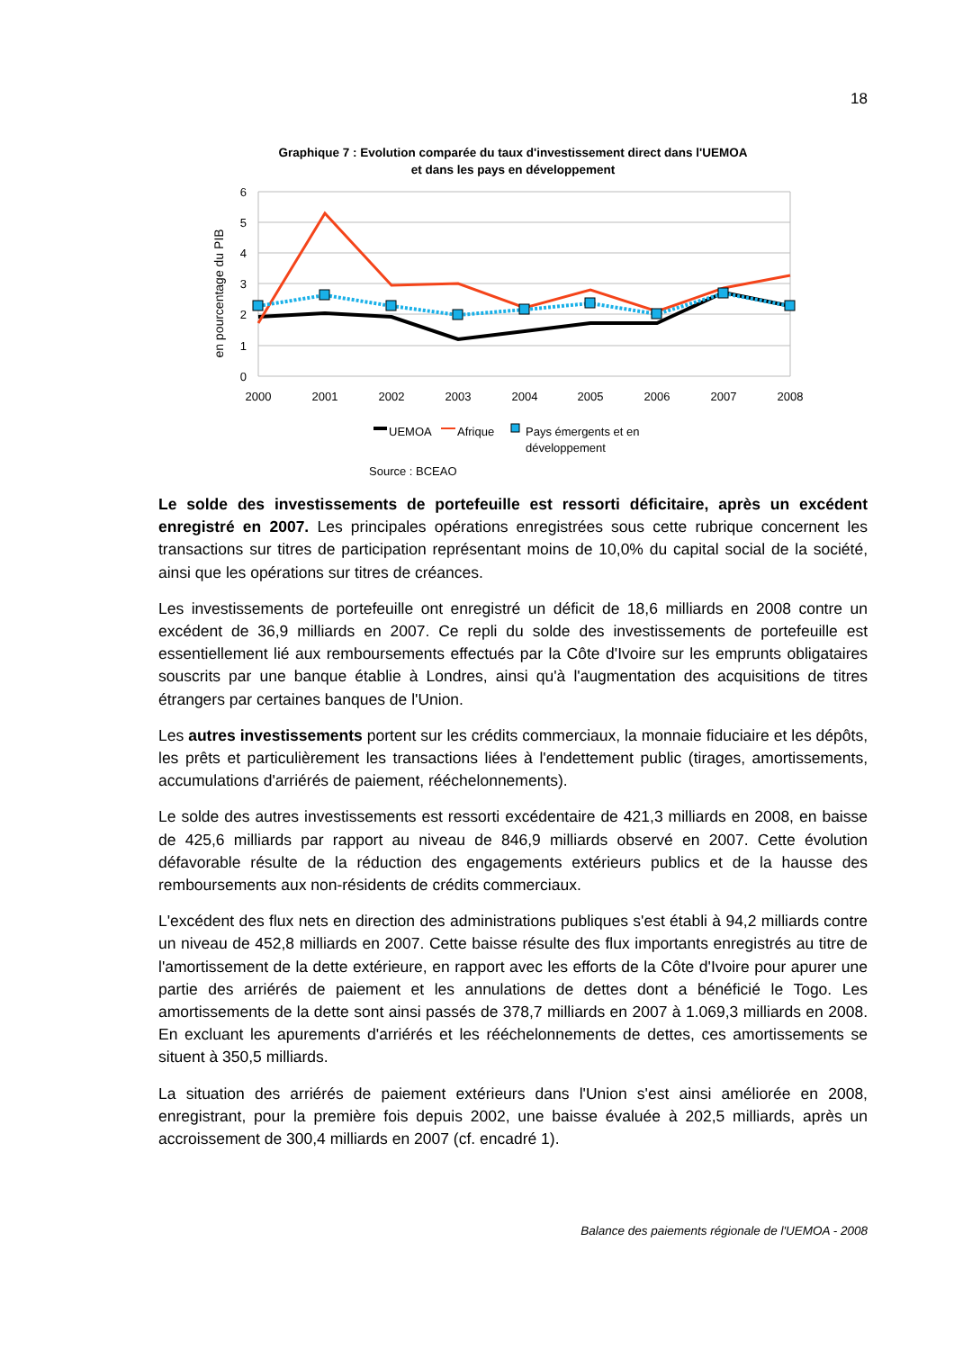18
Graphique 7 : Evolution comparée du taux d'investissement direct dans l'UEMOA
et dans les pays en développement
6
5
4
3
2
1
0
en pourcentage du PIB
2000
2001
2002
2003
2004
2005
2006
2007
2008
UEMOA
Afrique
Pays émergents et en
développement
Source : BCEAO
Le solde des investissements de portefeuille est ressorti déficitaire, après un excédent enregistré en 2007. Les principales opérations enregistrées sous cette rubrique concernent les transactions sur titres de participation représentant moins de 10,0% du capital social de la société, ainsi que les opérations sur titres de créances.
Les investissements de portefeuille ont enregistré un déficit de 18,6 milliards en 2008 contre un excédent de 36,9 milliards en 2007. Ce repli du solde des investissements de portefeuille est essentiellement lié aux remboursements effectués par la Côte d'Ivoire sur les emprunts obligataires souscrits par une banque établie à Londres, ainsi qu'à l'augmentation des acquisitions de titres étrangers par certaines banques de l'Union.
Les autres investissements portent sur les crédits commerciaux, la monnaie fiduciaire et les dépôts, les prêts et particulièrement les transactions liées à l'endettement public (tirages, amortissements, accumulations d'arriérés de paiement, rééchelonnements).
Le solde des autres investissements est ressorti excédentaire de 421,3 milliards en 2008, en baisse de 425,6 milliards par rapport au niveau de 846,9 milliards observé en 2007. Cette évolution défavorable résulte de la réduction des engagements extérieurs publics et de la hausse des remboursements aux non-résidents de crédits commerciaux.
L'excédent des flux nets en direction des administrations publiques s'est établi à 94,2 milliards contre un niveau de 452,8 milliards en 2007. Cette baisse résulte des flux importants enregistrés au titre de l'amortissement de la dette extérieure, en rapport avec les efforts de la Côte d'Ivoire pour apurer une partie des arriérés de paiement et les annulations de dettes dont a bénéficié le Togo. Les amortissements de la dette sont ainsi passés de 378,7 milliards en 2007 à 1.069,3 milliards en 2008. En excluant les apurements d'arriérés et les rééchelonnements de dettes, ces amortissements se situent à 350,5 milliards.
La situation des arriérés de paiement extérieurs dans l'Union s'est ainsi améliorée en 2008, enregistrant, pour la première fois depuis 2002, une baisse évaluée à 202,5 milliards, après un accroissement de 300,4 milliards en 2007 (cf. encadré 1).
Balance des paiements régionale de l'UEMOA - 2008